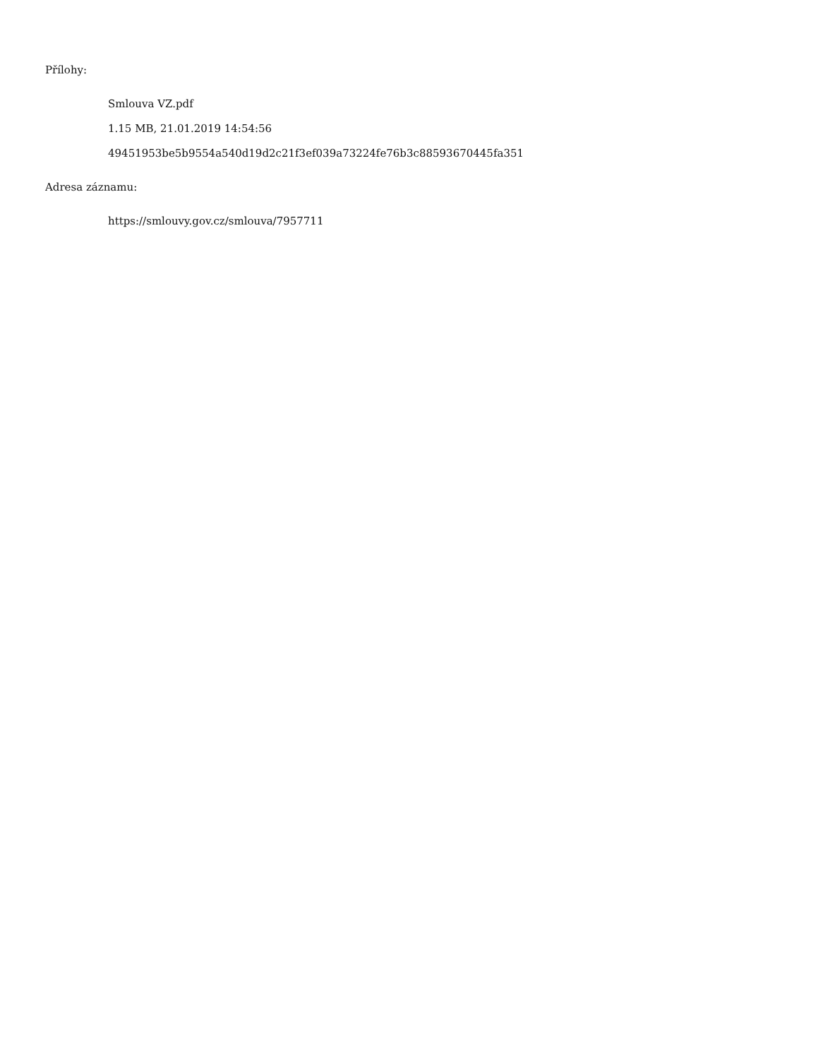Přílohy:
Smlouva VZ.pdf
1.15 MB, 21.01.2019 14:54:56
49451953be5b9554a540d19d2c21f3ef039a73224fe76b3c88593670445fa351
Adresa záznamu:
https://smlouvy.gov.cz/smlouva/7957711